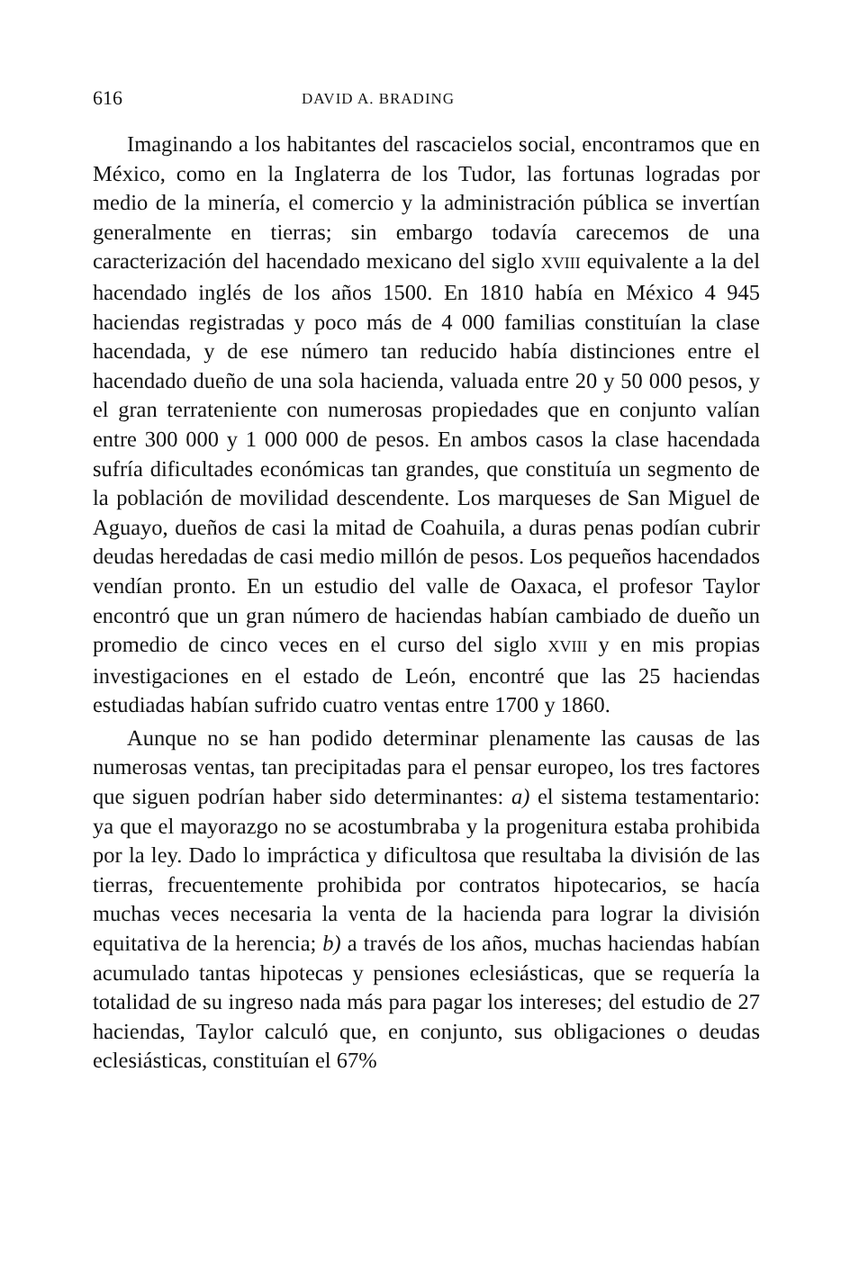616 DAVID A. BRADING
Imaginando a los habitantes del rascacielos social, encontramos que en México, como en la Inglaterra de los Tudor, las fortunas logradas por medio de la minería, el comercio y la administración pública se invertían generalmente en tierras; sin embargo todavía carecemos de una caracterización del hacendado mexicano del siglo XVIII equivalente a la del hacendado inglés de los años 1500. En 1810 había en México 4 945 haciendas registradas y poco más de 4 000 familias constituían la clase hacendada, y de ese número tan reducido había distinciones entre el hacendado dueño de una sola hacienda, valuada entre 20 y 50 000 pesos, y el gran terrateniente con numerosas propiedades que en conjunto valían entre 300 000 y 1 000 000 de pesos. En ambos casos la clase hacendada sufría dificultades económicas tan grandes, que constituía un segmento de la población de movilidad descendente. Los marqueses de San Miguel de Aguayo, dueños de casi la mitad de Coahuila, a duras penas podían cubrir deudas heredadas de casi medio millón de pesos. Los pequeños hacendados vendían pronto. En un estudio del valle de Oaxaca, el profesor Taylor encontró que un gran número de haciendas habían cambiado de dueño un promedio de cinco veces en el curso del siglo XVIII y en mis propias investigaciones en el estado de León, encontré que las 25 haciendas estudiadas habían sufrido cuatro ventas entre 1700 y 1860.
Aunque no se han podido determinar plenamente las causas de las numerosas ventas, tan precipitadas para el pensar europeo, los tres factores que siguen podrían haber sido determinantes: a) el sistema testamentario: ya que el mayorazgo no se acostumbraba y la progenitura estaba prohibida por la ley. Dado lo impráctica y dificultosa que resultaba la división de las tierras, frecuentemente prohibida por contratos hipotecarios, se hacía muchas veces necesaria la venta de la hacienda para lograr la división equitativa de la herencia; b) a través de los años, muchas haciendas habían acumulado tantas hipotecas y pensiones eclesiásticas, que se requería la totalidad de su ingreso nada más para pagar los intereses; del estudio de 27 haciendas, Taylor calculó que, en conjunto, sus obligaciones o deudas eclesiásticas, constituían el 67%